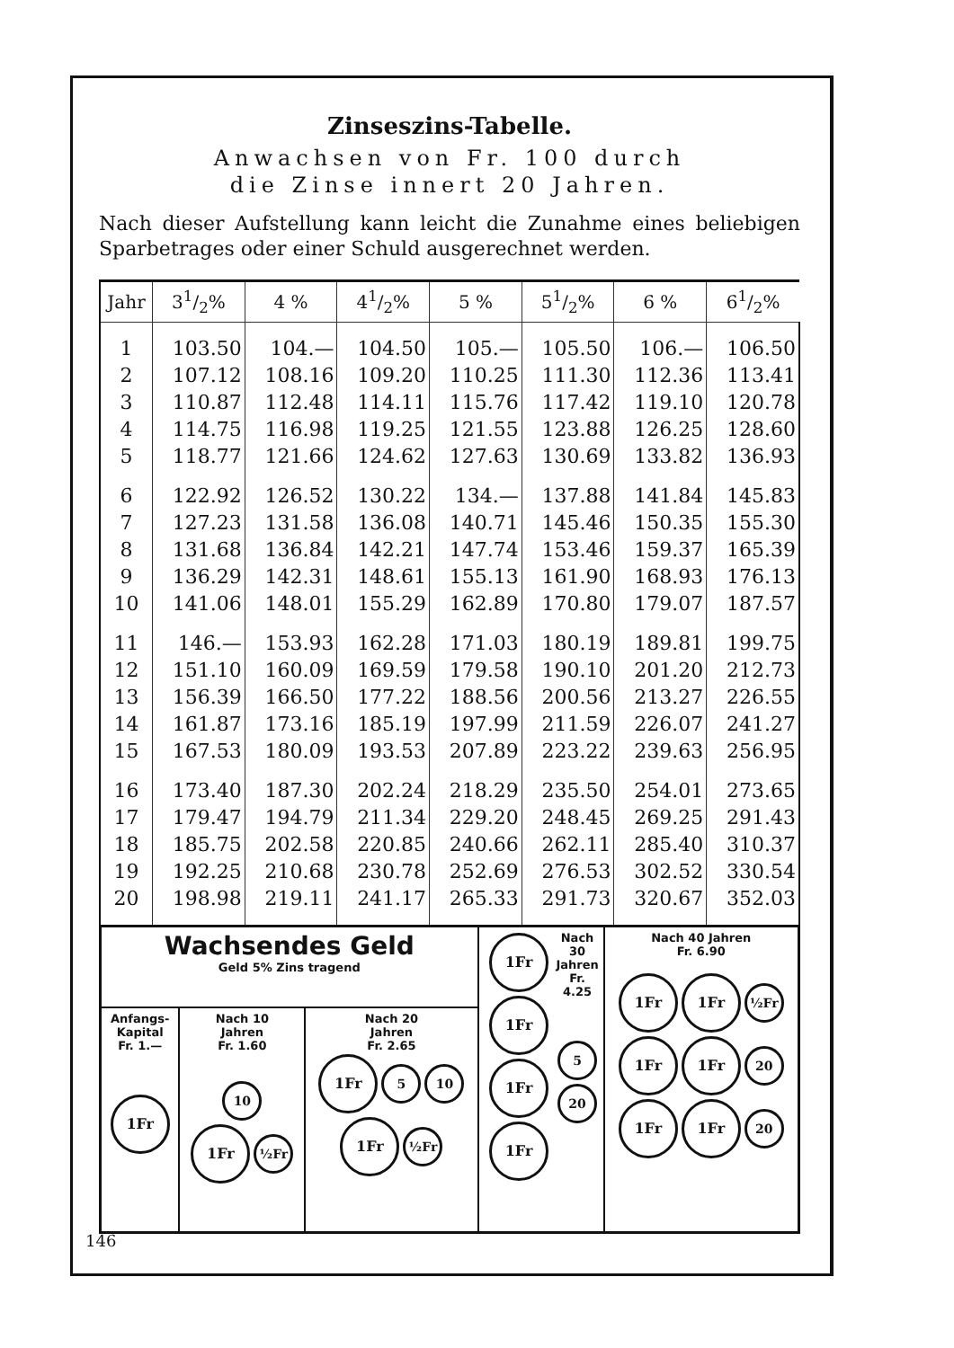Zinseszins-Tabelle.
Anwachsen von Fr. 100 durch
die Zinse innert 20 Jahren.
Nach dieser Aufstellung kann leicht die Zunahme eines beliebigen Sparbetrages oder einer Schuld ausgerechnet werden.
| Jahr | 31/2% | 4 % | 41/2% | 5 % | 51/2% | 6 % | 61/2% |
| --- | --- | --- | --- | --- | --- | --- | --- |
| 1 | 103.50 | 104.— | 104.50 | 105.— | 105.50 | 106.— | 106.50 |
| 2 | 107.12 | 108.16 | 109.20 | 110.25 | 111.30 | 112.36 | 113.41 |
| 3 | 110.87 | 112.48 | 114.11 | 115.76 | 117.42 | 119.10 | 120.78 |
| 4 | 114.75 | 116.98 | 119.25 | 121.55 | 123.88 | 126.25 | 128.60 |
| 5 | 118.77 | 121.66 | 124.62 | 127.63 | 130.69 | 133.82 | 136.93 |
| 6 | 122.92 | 126.52 | 130.22 | 134.— | 137.88 | 141.84 | 145.83 |
| 7 | 127.23 | 131.58 | 136.08 | 140.71 | 145.46 | 150.35 | 155.30 |
| 8 | 131.68 | 136.84 | 142.21 | 147.74 | 153.46 | 159.37 | 165.39 |
| 9 | 136.29 | 142.31 | 148.61 | 155.13 | 161.90 | 168.93 | 176.13 |
| 10 | 141.06 | 148.01 | 155.29 | 162.89 | 170.80 | 179.07 | 187.57 |
| 11 | 146.— | 153.93 | 162.28 | 171.03 | 180.19 | 189.81 | 199.75 |
| 12 | 151.10 | 160.09 | 169.59 | 179.58 | 190.10 | 201.20 | 212.73 |
| 13 | 156.39 | 166.50 | 177.22 | 188.56 | 200.56 | 213.27 | 226.55 |
| 14 | 161.87 | 173.16 | 185.19 | 197.99 | 211.59 | 226.07 | 241.27 |
| 15 | 167.53 | 180.09 | 193.53 | 207.89 | 223.22 | 239.63 | 256.95 |
| 16 | 173.40 | 187.30 | 202.24 | 218.29 | 235.50 | 254.01 | 273.65 |
| 17 | 179.47 | 194.79 | 211.34 | 229.20 | 248.45 | 269.25 | 291.43 |
| 18 | 185.75 | 202.58 | 220.85 | 240.66 | 262.11 | 285.40 | 310.37 |
| 19 | 192.25 | 210.68 | 230.78 | 252.69 | 276.53 | 302.52 | 330.54 |
| 20 | 198.98 | 219.11 | 241.17 | 265.33 | 291.73 | 320.67 | 352.03 |
| Wachsendes Geld Geld 5% Zins tragend | | | 1Fr 1Fr 1Fr 1Fr Nach 30 Jahren Fr. 4.25 5 20 | Nach 40 Jahren Fr. 6.90 1Fr 1Fr ½Fr 1Fr 1Fr 20 1Fr 1Fr 20 |
| Anfangs- Kapital Fr. 1.— 1Fr | Nach 10 Jahren Fr. 1.60 10 1Fr ½Fr | Nach 20 Jahren Fr. 2.65 1Fr 5 10 1Fr ½Fr | | |
146